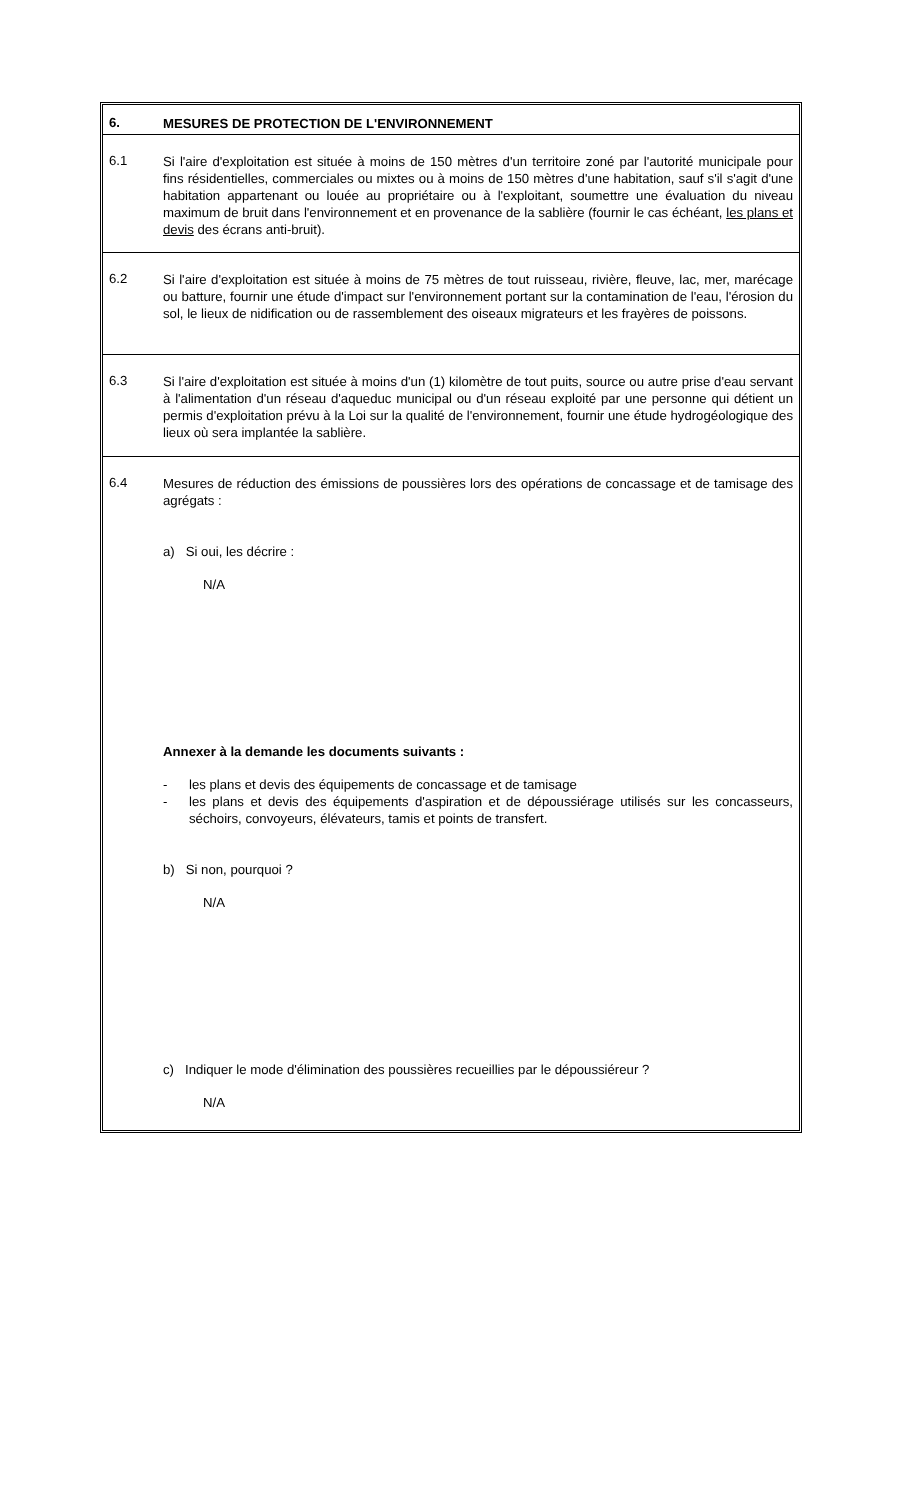6.
MESURES DE PROTECTION DE L'ENVIRONNEMENT
6.1
Si l'aire d'exploitation est située à moins de 150 mètres d'un territoire zoné par l'autorité municipale pour fins résidentielles, commerciales ou mixtes ou à moins de 150 mètres d'une habitation, sauf s'il s'agit d'une habitation appartenant ou louée au propriétaire ou à l'exploitant, soumettre une évaluation du niveau maximum de bruit dans l'environnement et en provenance de la sablière (fournir le cas échéant, les plans et devis des écrans anti-bruit).
6.2
Si l'aire d'exploitation est située à moins de 75 mètres de tout ruisseau, rivière, fleuve, lac, mer, marécage ou batture, fournir une étude d'impact sur l'environnement portant sur la contamination de l'eau, l'érosion du sol, le lieux de nidification ou de rassemblement des oiseaux migrateurs et les frayères de poissons.
6.3
Si l'aire d'exploitation est située à moins d'un (1) kilomètre de tout puits, source ou autre prise d'eau servant à l'alimentation d'un réseau d'aqueduc municipal ou d'un réseau exploité par une personne qui détient un permis d'exploitation prévu à la Loi sur la qualité de l'environnement, fournir une étude hydrogéologique des lieux où sera implantée la sablière.
6.4
Mesures de réduction des émissions de poussières lors des opérations de concassage et de tamisage des agrégats :
a) Si oui, les décrire :
N/A
Annexer à la demande les documents suivants :
- les plans et devis des équipements de concassage et de tamisage
- les plans et devis des équipements d'aspiration et de dépoussiérage utilisés sur les concasseurs, séchoirs, convoyeurs, élévateurs, tamis et points de transfert.
b) Si non, pourquoi ?
N/A
c) Indiquer le mode d'élimination des poussières recueillies par le dépoussiéreur ?
N/A